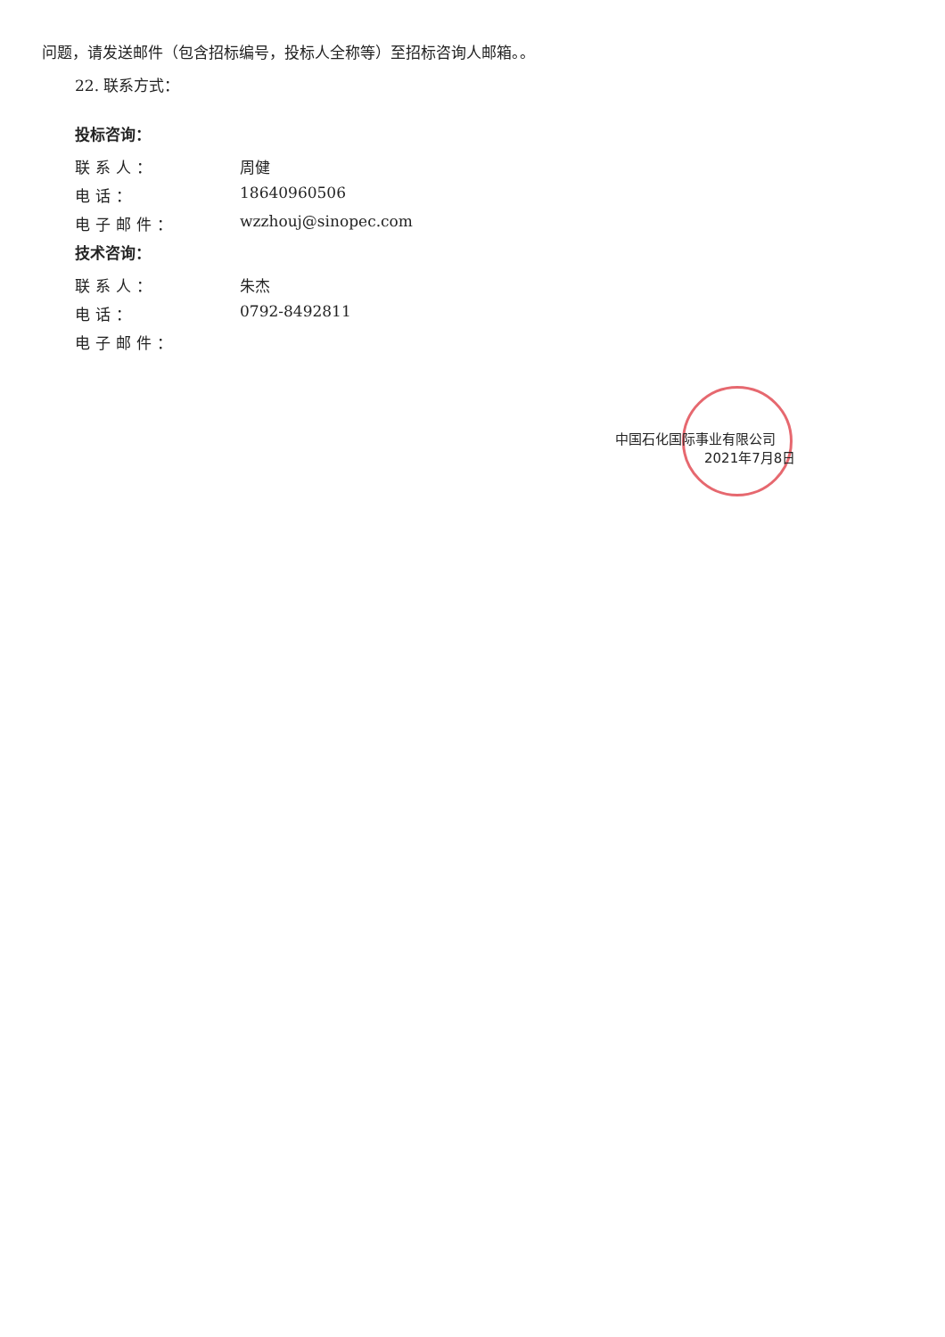问题，请发送邮件（包含招标编号，投标人全称等）至招标咨询人邮箱。。
22. 联系方式：
投标咨询：
联系人： 周健
电话： 18640960506
电子邮件： wzzhouj@sinopec.com
技术咨询：
联系人： 朱杰
电话： 0792-8492811
电子邮件：
中国石化国际事业有限公司
2021年7月8日